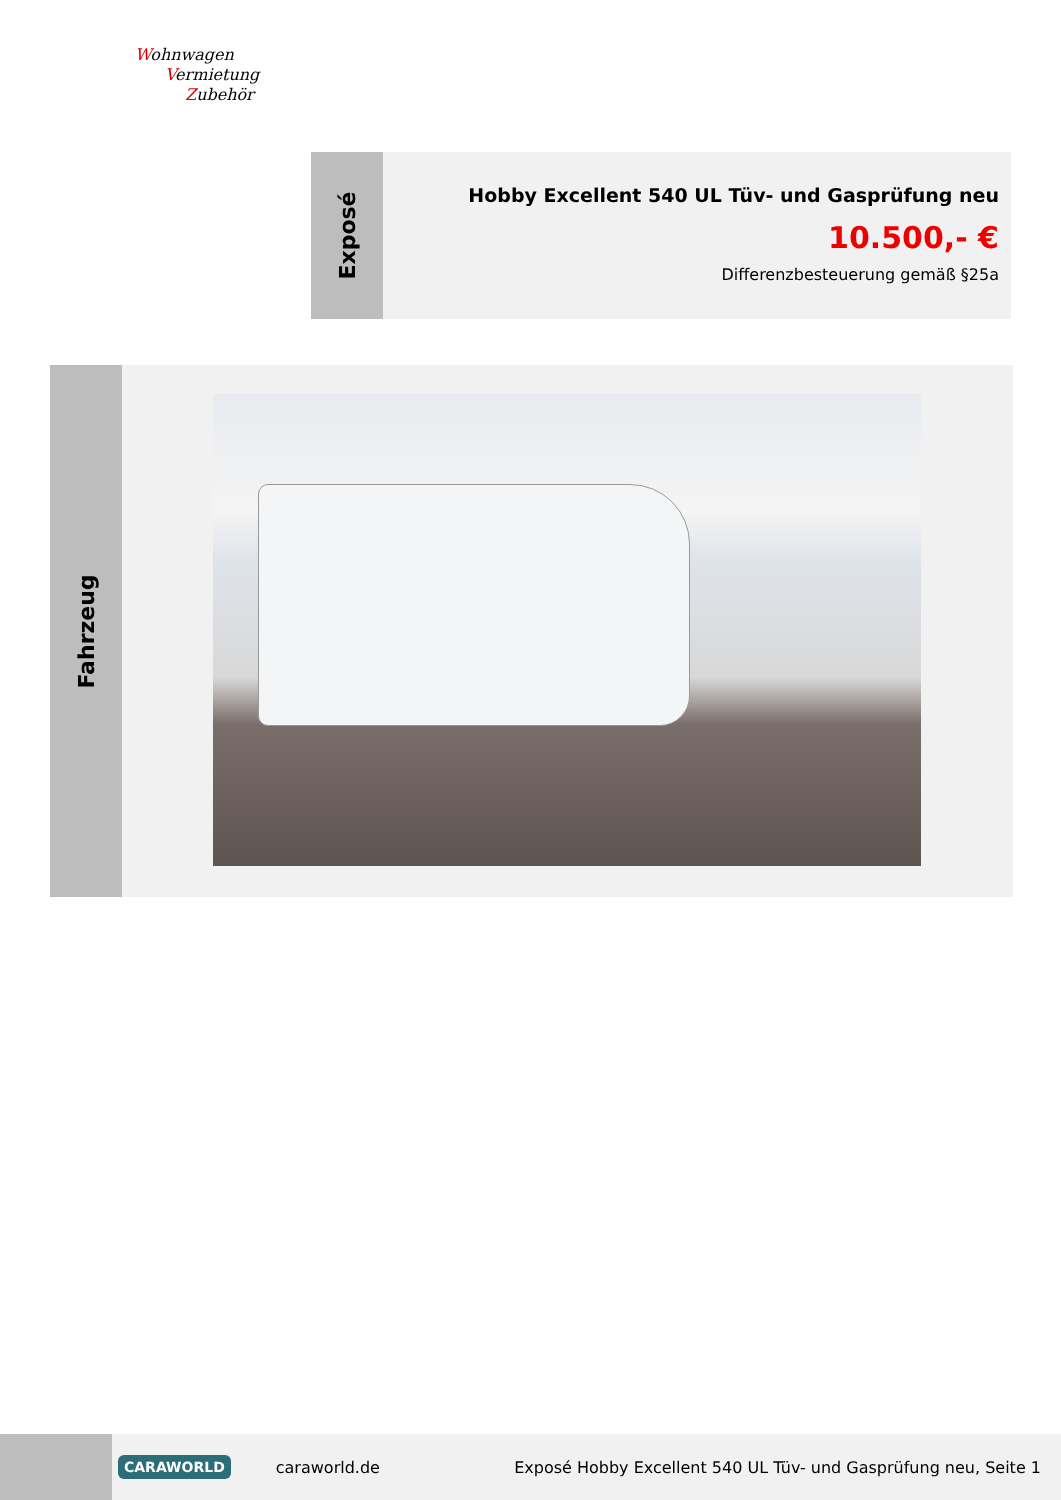Wohnwagen
Vermietung
Zubehör
Exposé
Hobby Excellent 540 UL Tüv- und Gasprüfung neu
10.500,- €
Differenzbesteuerung gemäß §25a
Fahrzeug
CARAWORLD caraworld.de Exposé Hobby Excellent 540 UL Tüv- und Gasprüfung neu, Seite 1